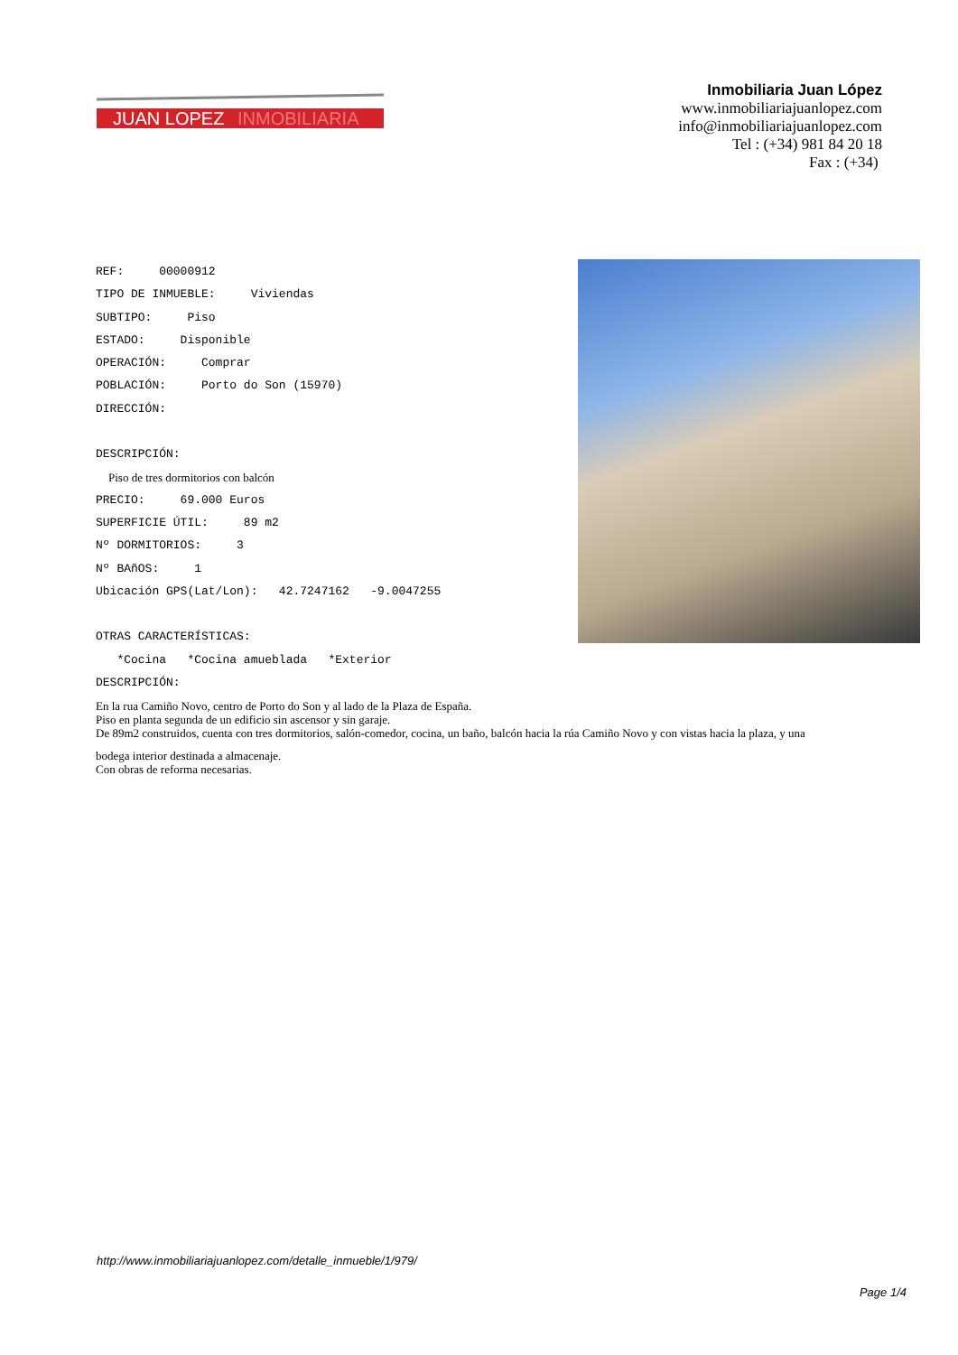JUAN LOPEZ
INMOBILIARIA
Inmobiliaria Juan López
www.inmobiliariajuanlopez.com
info@inmobiliariajuanlopez.com
Tel : (+34) 981 84 20 18
Fax : (+34)
REF: 00000912 TIPO DE INMUEBLE: Viviendas SUBTIPO: Piso ESTADO: Disponible OPERACIÓN: Comprar POBLACIÓN: Porto do Son (15970) DIRECCIÓN: DESCRIPCIÓN:
Piso de tres dormitorios con balcón
PRECIO: 69.000 Euros SUPERFICIE ÚTIL: 89 m2 Nº DORMITORIOS: 3 Nº BAñOS: 1 Ubicación GPS(Lat/Lon): 42.7247162 -9.0047255 OTRAS CARACTERÍSTICAS: *Cocina *Cocina amueblada *Exterior DESCRIPCIÓN:
En la rua Camiño Novo, centro de Porto do Son y al lado de la Plaza de España.
Piso en planta segunda de un edificio sin ascensor y sin garaje.
De 89m2 construidos, cuenta con tres dormitorios, salón-comedor, cocina, un baño, balcón hacia la rúa Camiño Novo y con vistas hacia la plaza, y una
bodega interior destinada a almacenaje.
Con obras de reforma necesarias.
http://www.inmobiliariajuanlopez.com/detalle_inmueble/1/979/
Page 1/4